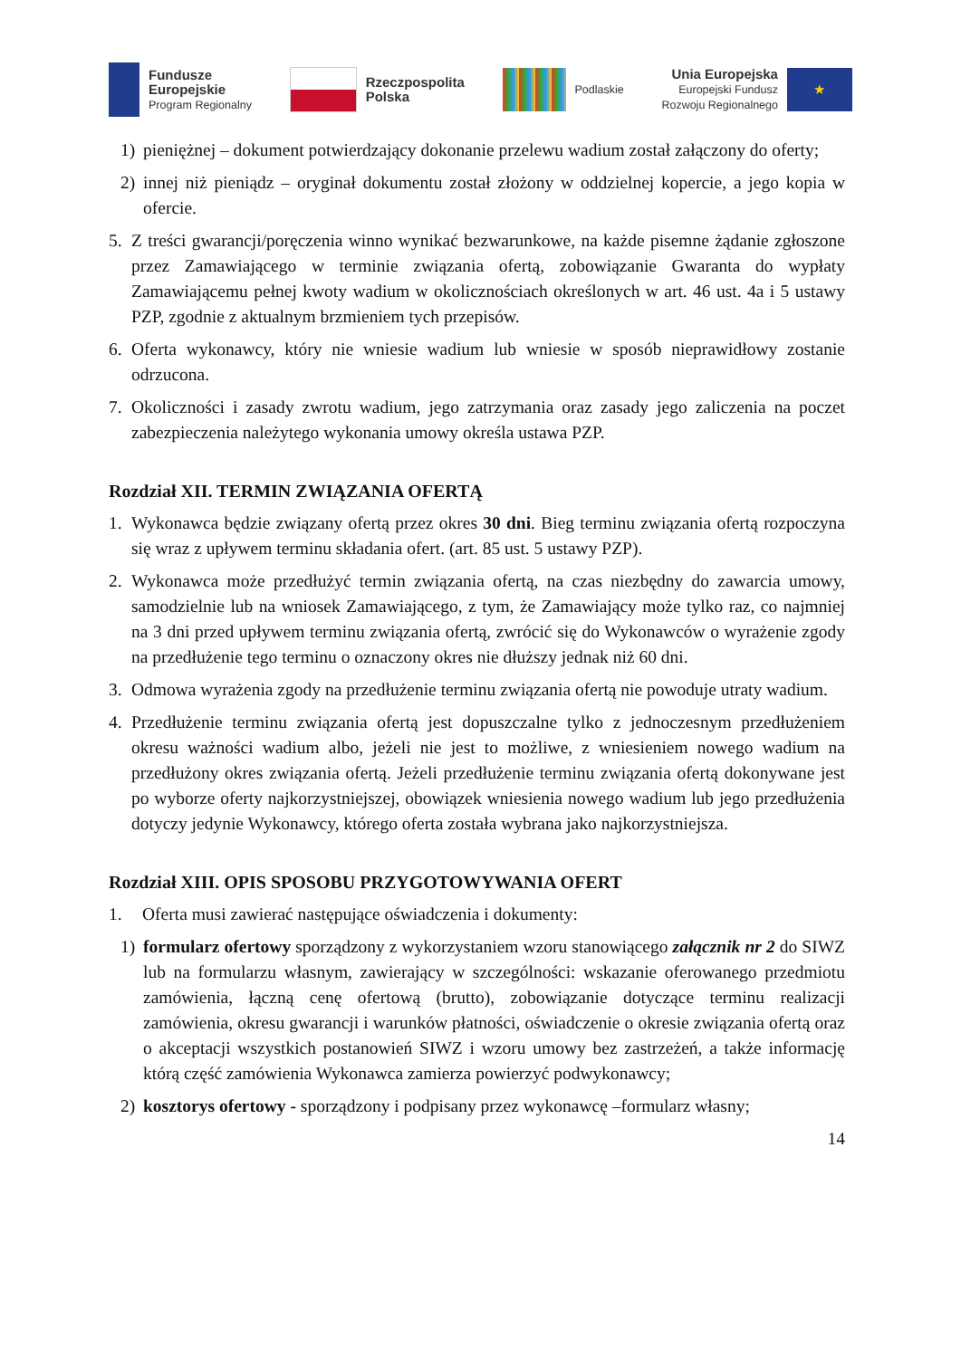Fundusze
Europejskie
Program Regionalny
Rzeczpospolita
Polska
Podlaskie
Unia Europejska
Europejski Fundusz
Rozwoju Regionalnego
★
1) pieniężnej – dokument potwierdzający dokonanie przelewu wadium został załączony do oferty;
2) innej niż pieniądz – oryginał dokumentu został złożony w oddzielnej kopercie, a jego kopia w ofercie.
5. Z treści gwarancji/poręczenia winno wynikać bezwarunkowe, na każde pisemne żądanie zgłoszone przez Zamawiającego w terminie związania ofertą, zobowiązanie Gwaranta do wypłaty Zamawiającemu pełnej kwoty wadium w okolicznościach określonych w art. 46 ust. 4a i 5 ustawy PZP, zgodnie z aktualnym brzmieniem tych przepisów.
6. Oferta wykonawcy, który nie wniesie wadium lub wniesie w sposób nieprawidłowy zostanie odrzucona.
7. Okoliczności i zasady zwrotu wadium, jego zatrzymania oraz zasady jego zaliczenia na poczet zabezpieczenia należytego wykonania umowy określa ustawa PZP.
Rozdział XII. TERMIN ZWIĄZANIA OFERTĄ
1. Wykonawca będzie związany ofertą przez okres 30 dni. Bieg terminu związania ofertą rozpoczyna się wraz z upływem terminu składania ofert. (art. 85 ust. 5 ustawy PZP).
2. Wykonawca może przedłużyć termin związania ofertą, na czas niezbędny do zawarcia umowy, samodzielnie lub na wniosek Zamawiającego, z tym, że Zamawiający może tylko raz, co najmniej na 3 dni przed upływem terminu związania ofertą, zwrócić się do Wykonawców o wyrażenie zgody na przedłużenie tego terminu o oznaczony okres nie dłuższy jednak niż 60 dni.
3. Odmowa wyrażenia zgody na przedłużenie terminu związania ofertą nie powoduje utraty wadium.
4. Przedłużenie terminu związania ofertą jest dopuszczalne tylko z jednoczesnym przedłużeniem okresu ważności wadium albo, jeżeli nie jest to możliwe, z wniesieniem nowego wadium na przedłużony okres związania ofertą. Jeżeli przedłużenie terminu związania ofertą dokonywane jest po wyborze oferty najkorzystniejszej, obowiązek wniesienia nowego wadium lub jego przedłużenia dotyczy jedynie Wykonawcy, którego oferta została wybrana jako najkorzystniejsza.
Rozdział XIII. OPIS SPOSOBU PRZYGOTOWYWANIA OFERT
1. Oferta musi zawierać następujące oświadczenia i dokumenty:
1) formularz ofertowy sporządzony z wykorzystaniem wzoru stanowiącego załącznik nr 2 do SIWZ lub na formularzu własnym, zawierający w szczególności: wskazanie oferowanego przedmiotu zamówienia, łączną cenę ofertową (brutto), zobowiązanie dotyczące terminu realizacji zamówienia, okresu gwarancji i warunków płatności, oświadczenie o okresie związania ofertą oraz o akceptacji wszystkich postanowień SIWZ i wzoru umowy bez zastrzeżeń, a także informację którą część zamówienia Wykonawca zamierza powierzyć podwykonawcy;
2) kosztorys ofertowy - sporządzony i podpisany przez wykonawcę –formularz własny;
14